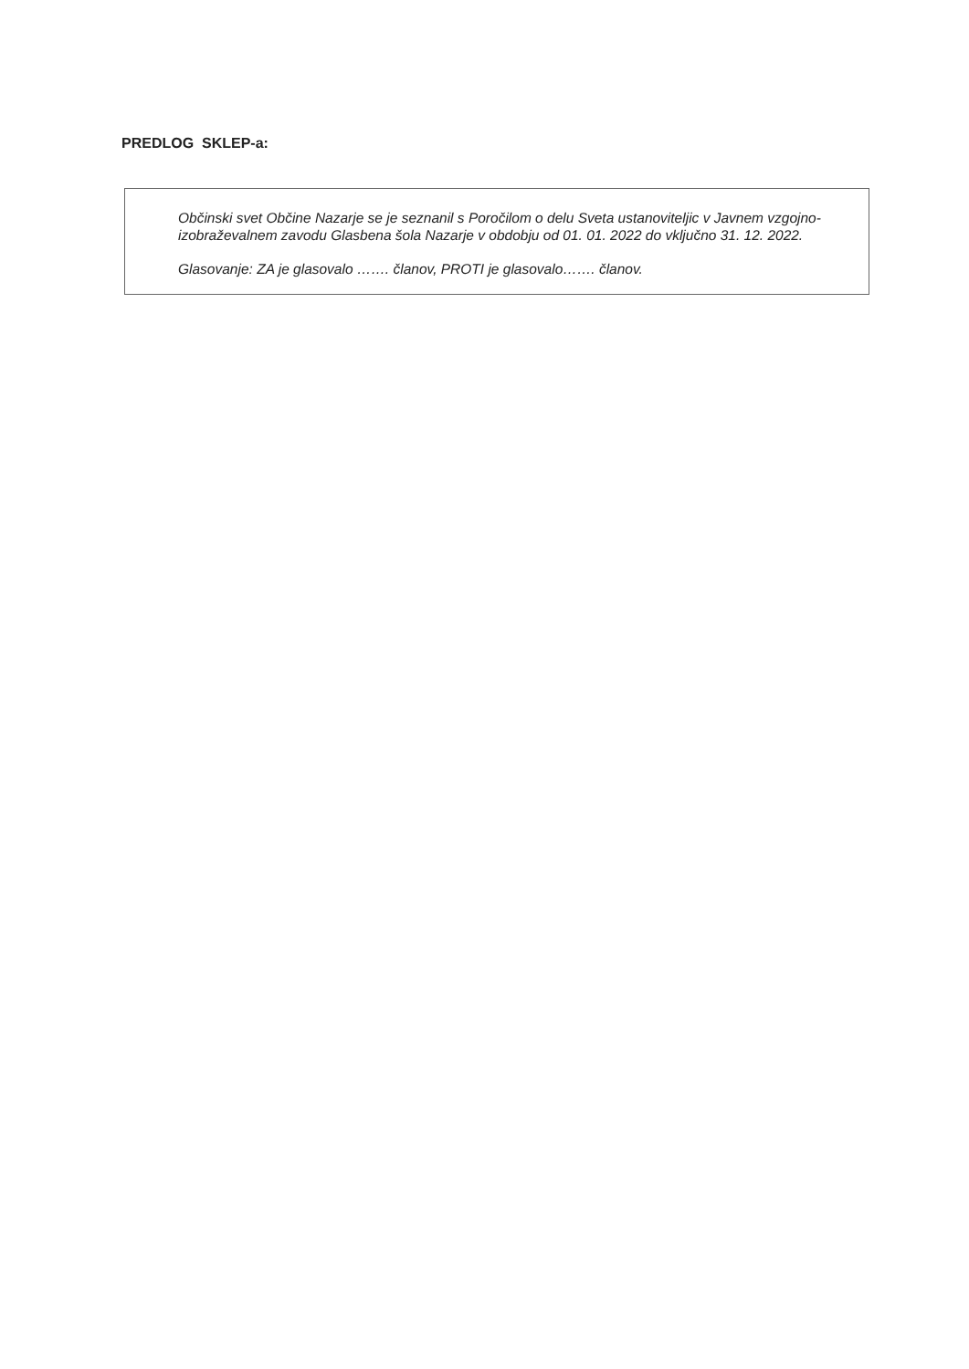PREDLOG SKLEP-a:
Občinski svet Občine Nazarje se je seznanil s Poročilom o delu Sveta ustanoviteljic v Javnem vzgojno-izobraževalnem zavodu Glasbena šola Nazarje v obdobju od 01. 01. 2022 do vključno 31. 12. 2022.
Glasovanje: ZA je glasovalo ……. članov, PROTI je glasovalo……. članov.